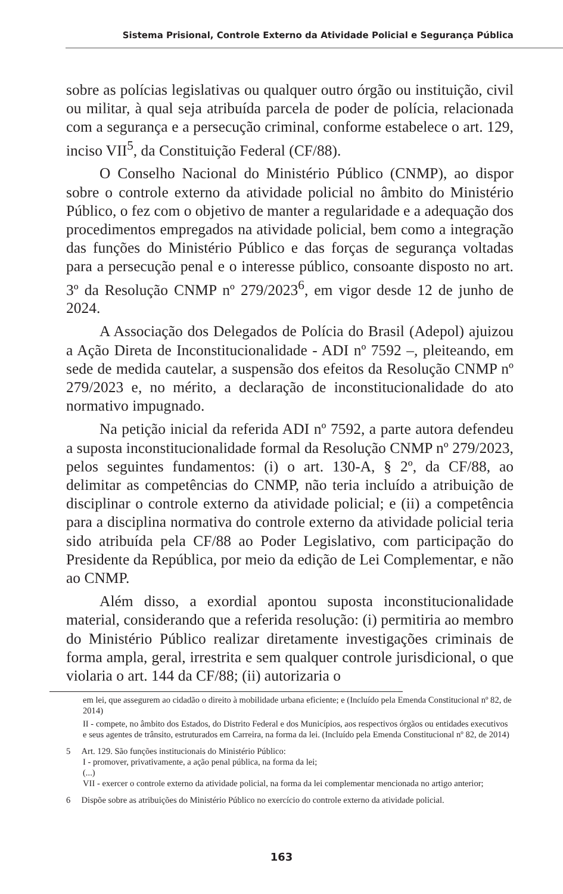Sistema Prisional, Controle Externo da Atividade Policial e Segurança Pública
sobre as polícias legislativas ou qualquer outro órgão ou instituição, civil ou militar, à qual seja atribuída parcela de poder de polícia, relacionada com a segurança e a persecução criminal, conforme estabelece o art. 129, inciso VII<sup>5</sup>, da Constituição Federal (CF/88).
O Conselho Nacional do Ministério Público (CNMP), ao dispor sobre o controle externo da atividade policial no âmbito do Ministério Público, o fez com o objetivo de manter a regularidade e a adequação dos procedimentos empregados na atividade policial, bem como a integração das funções do Ministério Público e das forças de segurança voltadas para a persecução penal e o interesse público, consoante disposto no art. 3º da Resolução CNMP nº 279/2023<sup>6</sup>, em vigor desde 12 de junho de 2024.
A Associação dos Delegados de Polícia do Brasil (Adepol) ajuizou a Ação Direta de Inconstitucionalidade - ADI nº 7592 –, pleiteando, em sede de medida cautelar, a suspensão dos efeitos da Resolução CNMP nº 279/2023 e, no mérito, a declaração de inconstitucionalidade do ato normativo impugnado.
Na petição inicial da referida ADI nº 7592, a parte autora defendeu a suposta inconstitucionalidade formal da Resolução CNMP nº 279/2023, pelos seguintes fundamentos: (i) o art. 130-A, § 2º, da CF/88, ao delimitar as competências do CNMP, não teria incluído a atribuição de disciplinar o controle externo da atividade policial; e (ii) a competência para a disciplina normativa do controle externo da atividade policial teria sido atribuída pela CF/88 ao Poder Legislativo, com participação do Presidente da República, por meio da edição de Lei Complementar, e não ao CNMP.
Além disso, a exordial apontou suposta inconstitucionalidade material, considerando que a referida resolução: (i) permitiria ao membro do Ministério Público realizar diretamente investigações criminais de forma ampla, geral, irrestrita e sem qualquer controle jurisdicional, o que violaria o art. 144 da CF/88; (ii) autorizaria o
em lei, que assegurem ao cidadão o direito à mobilidade urbana eficiente; e (Incluído pela Emenda Constitucional nº 82, de 2014)
II - compete, no âmbito dos Estados, do Distrito Federal e dos Municípios, aos respectivos órgãos ou entidades executivos e seus agentes de trânsito, estruturados em Carreira, na forma da lei. (Incluído pela Emenda Constitucional nº 82, de 2014)
5 Art. 129. São funções institucionais do Ministério Público:
I - promover, privativamente, a ação penal pública, na forma da lei;
(...)
VII - exercer o controle externo da atividade policial, na forma da lei complementar mencionada no artigo anterior;
6 Dispõe sobre as atribuições do Ministério Público no exercício do controle externo da atividade policial.
163